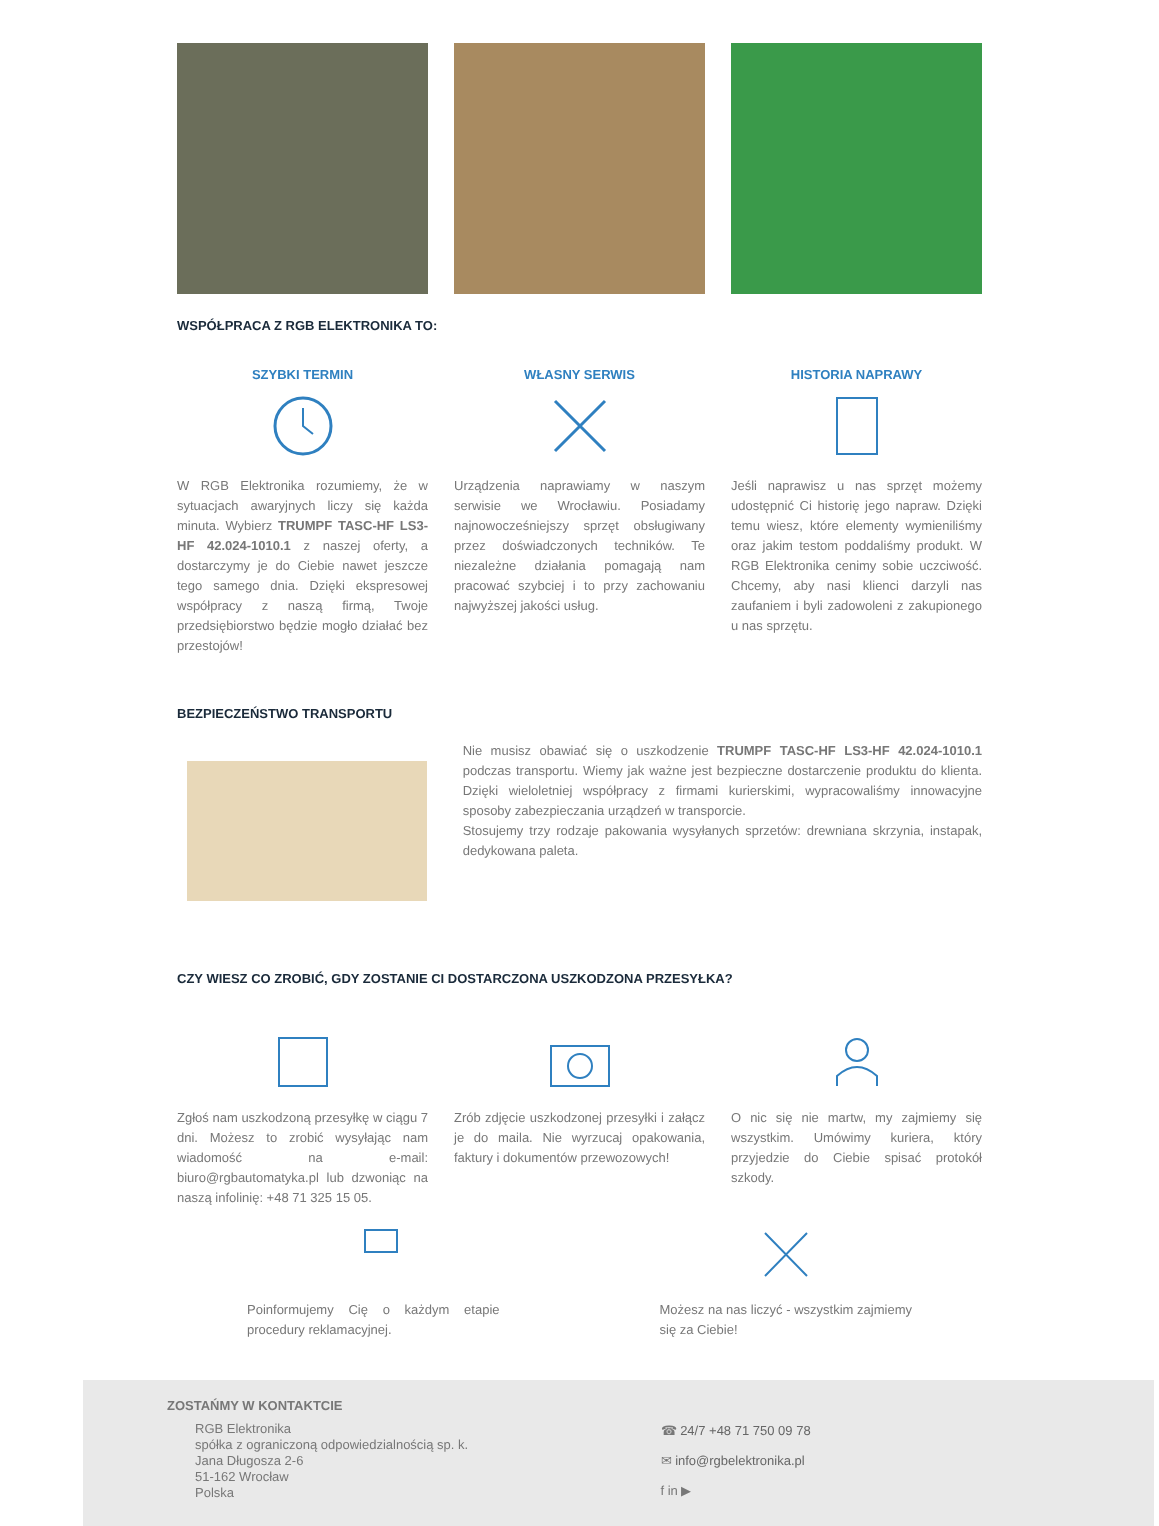WSPÓŁPRACA Z RGB ELEKTRONIKA TO:
SZYBKI TERMIN
W RGB Elektronika rozumiemy, że w sytuacjach awaryjnych liczy się każda minuta. Wybierz TRUMPF TASC-HF LS3-HF 42.024-1010.1 z naszej oferty, a dostarczymy je do Ciebie nawet jeszcze tego samego dnia. Dzięki ekspresowej współpracy z naszą firmą, Twoje przedsiębiorstwo będzie mogło działać bez przestojów!
WŁASNY SERWIS
Urządzenia naprawiamy w naszym serwisie we Wrocławiu. Posiadamy najnowocześniejszy sprzęt obsługiwany przez doświadczonych techników. Te niezależne działania pomagają nam pracować szybciej i to przy zachowaniu najwyższej jakości usług.
HISTORIA NAPRAWY
Jeśli naprawisz u nas sprzęt możemy udostępnić Ci historię jego napraw. Dzięki temu wiesz, które elementy wymieniliśmy oraz jakim testom poddaliśmy produkt. W RGB Elektronika cenimy sobie uczciwość. Chcemy, aby nasi klienci darzyli nas zaufaniem i byli zadowoleni z zakupionego u nas sprzętu.
BEZPIECZEŃSTWO TRANSPORTU
Nie musisz obawiać się o uszkodzenie TRUMPF TASC-HF LS3-HF 42.024-1010.1 podczas transportu. Wiemy jak ważne jest bezpieczne dostarczenie produktu do klienta. Dzięki wieloletniej współpracy z firmami kurierskimi, wypracowaliśmy innowacyjne sposoby zabezpieczania urządzeń w transporcie.
Stosujemy trzy rodzaje pakowania wysyłanych sprzetów: drewniana skrzynia, instapak, dedykowana paleta.
CZY WIESZ CO ZROBIĆ, GDY ZOSTANIE CI DOSTARCZONA USZKODZONA PRZESYŁKA?
Zgłoś nam uszkodzoną przesyłkę w ciągu 7 dni. Możesz to zrobić wysyłając nam wiadomość na e-mail: biuro@rgbautomatyka.pl lub dzwoniąc na naszą infolinię: +48 71 325 15 05.
Zrób zdjęcie uszkodzonej przesyłki i załącz je do maila. Nie wyrzucaj opakowania, faktury i dokumentów przewozowych!
O nic się nie martw, my zajmiemy się wszystkim. Umówimy kuriera, który przyjedzie do Ciebie spisać protokół szkody.
Poinformujemy Cię o każdym etapie procedury reklamacyjnej.
Możesz na nas liczyć - wszystkim zajmiemy się za Ciebie!
ZOSTAŃMY W KONTAKTCIE
RGB Elektronika
spółka z ograniczoną odpowiedzialnością sp. k.
Jana Długosza 2-6
51-162 Wrocław
Polska
☎ 24/7 +48 71 750 09 78
✉ info@rgbelektronika.pl
f in ▶